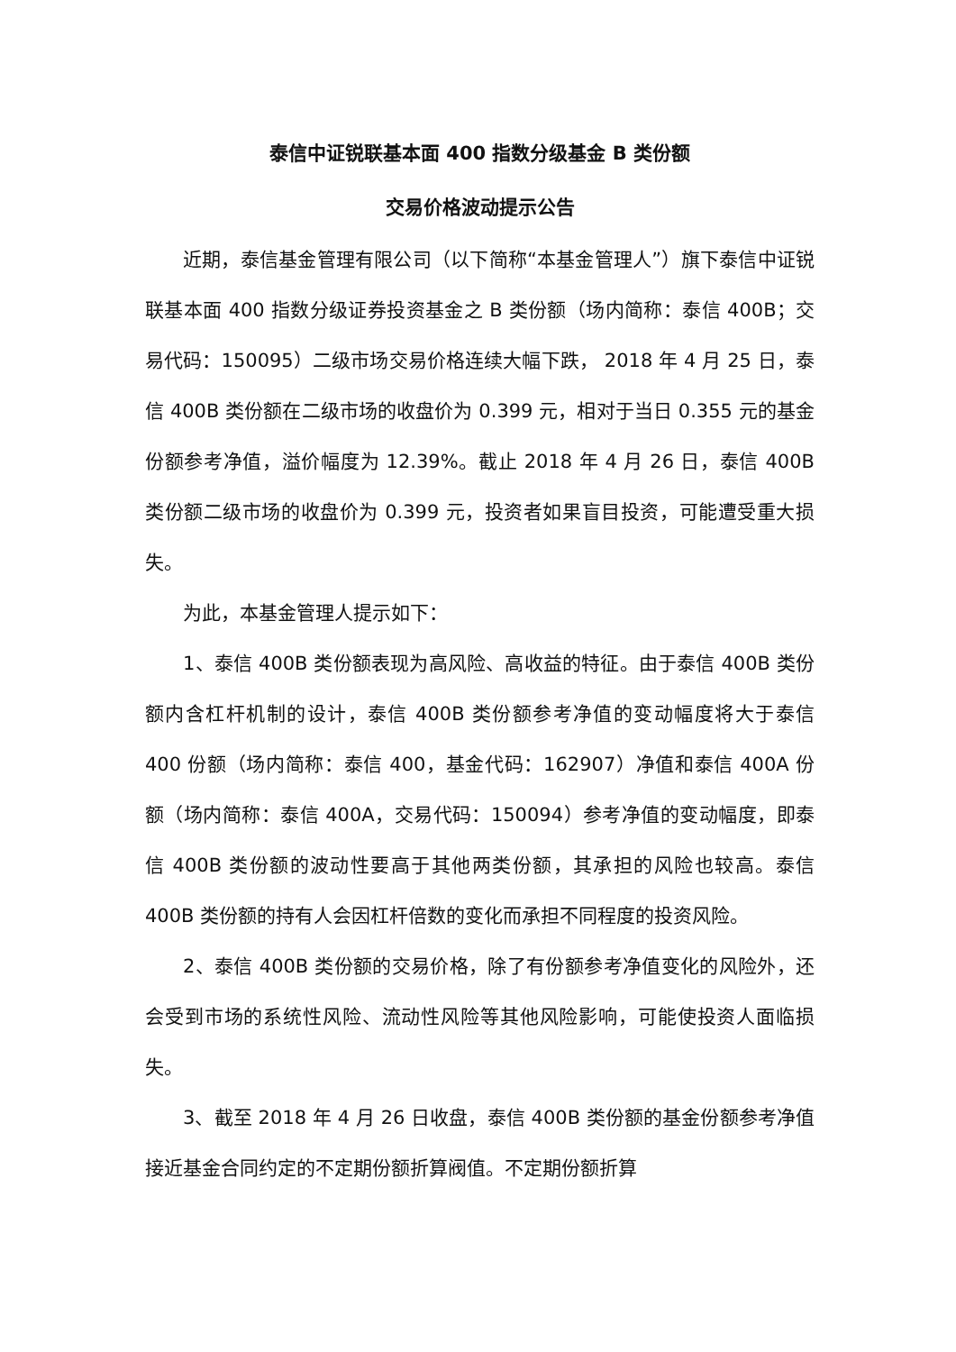泰信中证锐联基本面 400 指数分级基金 B 类份额
交易价格波动提示公告
近期，泰信基金管理有限公司（以下简称“本基金管理人”）旗下泰信中证锐联基本面 400 指数分级证券投资基金之 B 类份额（场内简称：泰信 400B；交易代码：150095）二级市场交易价格连续大幅下跌， 2018 年 4 月 25 日，泰信 400B 类份额在二级市场的收盘价为 0.399 元，相对于当日 0.355 元的基金份额参考净值，溢价幅度为 12.39%。截止 2018 年 4 月 26 日，泰信 400B 类份额二级市场的收盘价为 0.399 元，投资者如果盲目投资，可能遭受重大损失。
为此，本基金管理人提示如下：
1、泰信 400B 类份额表现为高风险、高收益的特征。由于泰信 400B 类份额内含杠杆机制的设计，泰信 400B 类份额参考净值的变动幅度将大于泰信 400 份额（场内简称：泰信 400，基金代码：162907）净值和泰信 400A 份额（场内简称：泰信 400A，交易代码：150094）参考净值的变动幅度，即泰信 400B 类份额的波动性要高于其他两类份额，其承担的风险也较高。泰信 400B 类份额的持有人会因杠杆倍数的变化而承担不同程度的投资风险。
2、泰信 400B 类份额的交易价格，除了有份额参考净值变化的风险外，还会受到市场的系统性风险、流动性风险等其他风险影响，可能使投资人面临损失。
3、截至 2018 年 4 月 26 日收盘，泰信 400B 类份额的基金份额参考净值接近基金合同约定的不定期份额折算阀值。不定期份额折算